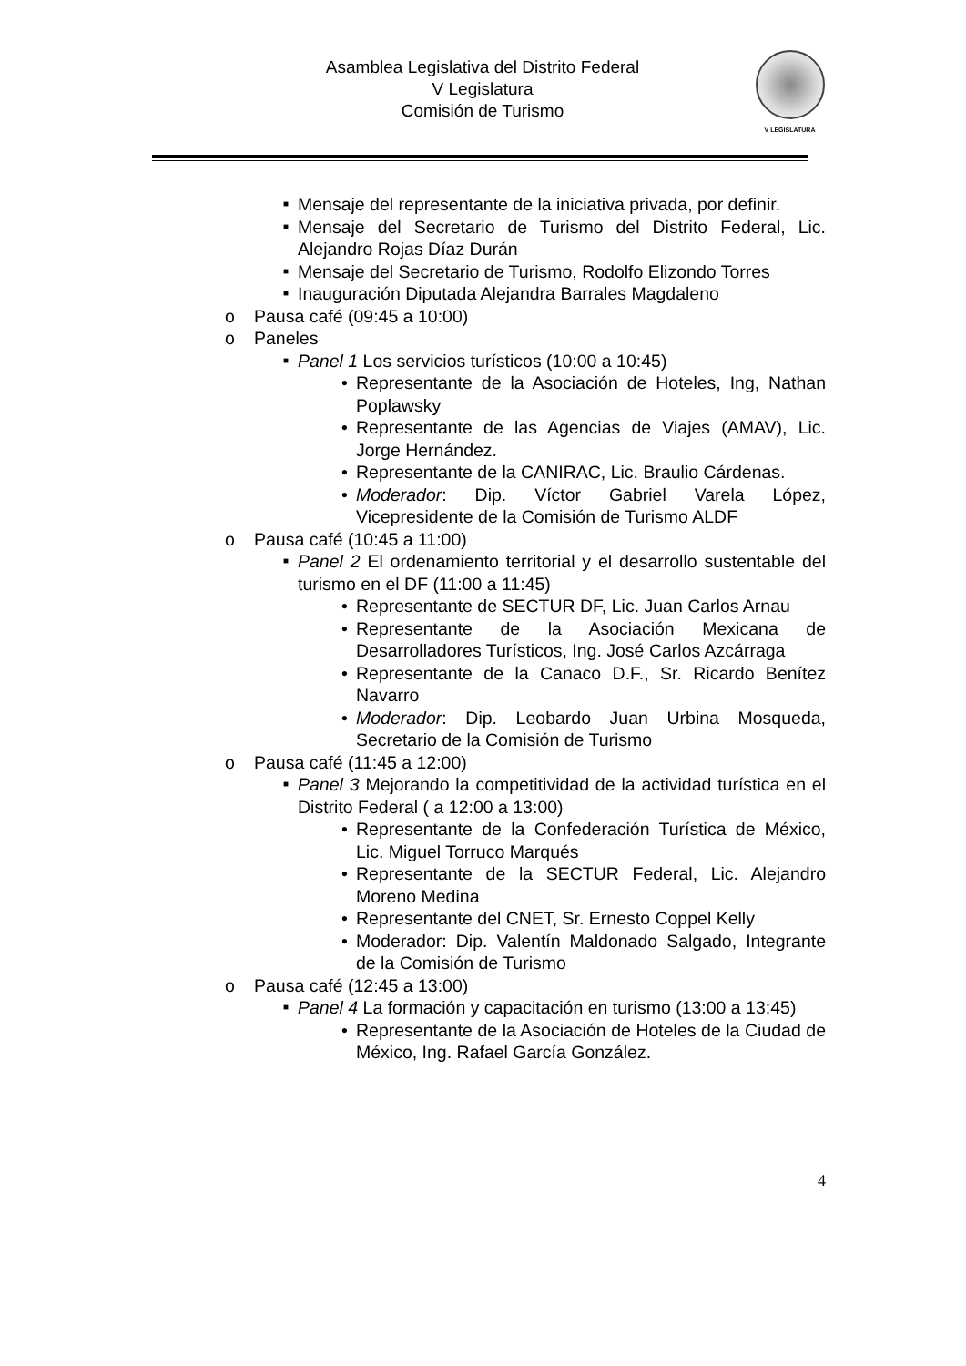Asamblea Legislativa del Distrito Federal
V Legislatura
Comisión de Turismo
V LEGISLATURA
■ Mensaje del representante de la iniciativa privada, por definir.
■ Mensaje del Secretario de Turismo del Distrito Federal, Lic. Alejandro Rojas Díaz Durán
■ Mensaje del Secretario de Turismo, Rodolfo Elizondo Torres
■ Inauguración Diputada Alejandra Barrales Magdaleno
o Pausa café (09:45 a 10:00)
o Paneles
■ Panel 1 Los servicios turísticos (10:00 a 10:45)
• Representante de la Asociación de Hoteles, Ing, Nathan Poplawsky
• Representante de las Agencias de Viajes (AMAV), Lic. Jorge Hernández.
• Representante de la CANIRAC, Lic. Braulio Cárdenas.
• Moderador: Dip. Víctor Gabriel Varela López, Vicepresidente de la Comisión de Turismo ALDF
o Pausa café (10:45 a 11:00)
■ Panel 2 El ordenamiento territorial y el desarrollo sustentable del turismo en el DF (11:00 a 11:45)
• Representante de SECTUR DF, Lic. Juan Carlos Arnau
• Representante de la Asociación Mexicana de Desarrolladores Turísticos, Ing. José Carlos Azcárraga
• Representante de la Canaco D.F., Sr. Ricardo Benítez Navarro
• Moderador: Dip. Leobardo Juan Urbina Mosqueda, Secretario de la Comisión de Turismo
o Pausa café (11:45 a 12:00)
■ Panel 3 Mejorando la competitividad de la actividad turística en el Distrito Federal ( a 12:00 a 13:00)
• Representante de la Confederación Turística de México, Lic. Miguel Torruco Marqués
• Representante de la SECTUR Federal, Lic. Alejandro Moreno Medina
• Representante del CNET, Sr. Ernesto Coppel Kelly
• Moderador: Dip. Valentín Maldonado Salgado, Integrante de la Comisión de Turismo
o Pausa café (12:45 a 13:00)
■ Panel 4 La formación y capacitación en turismo (13:00 a 13:45)
• Representante de la Asociación de Hoteles de la Ciudad de México, Ing. Rafael García González.
4